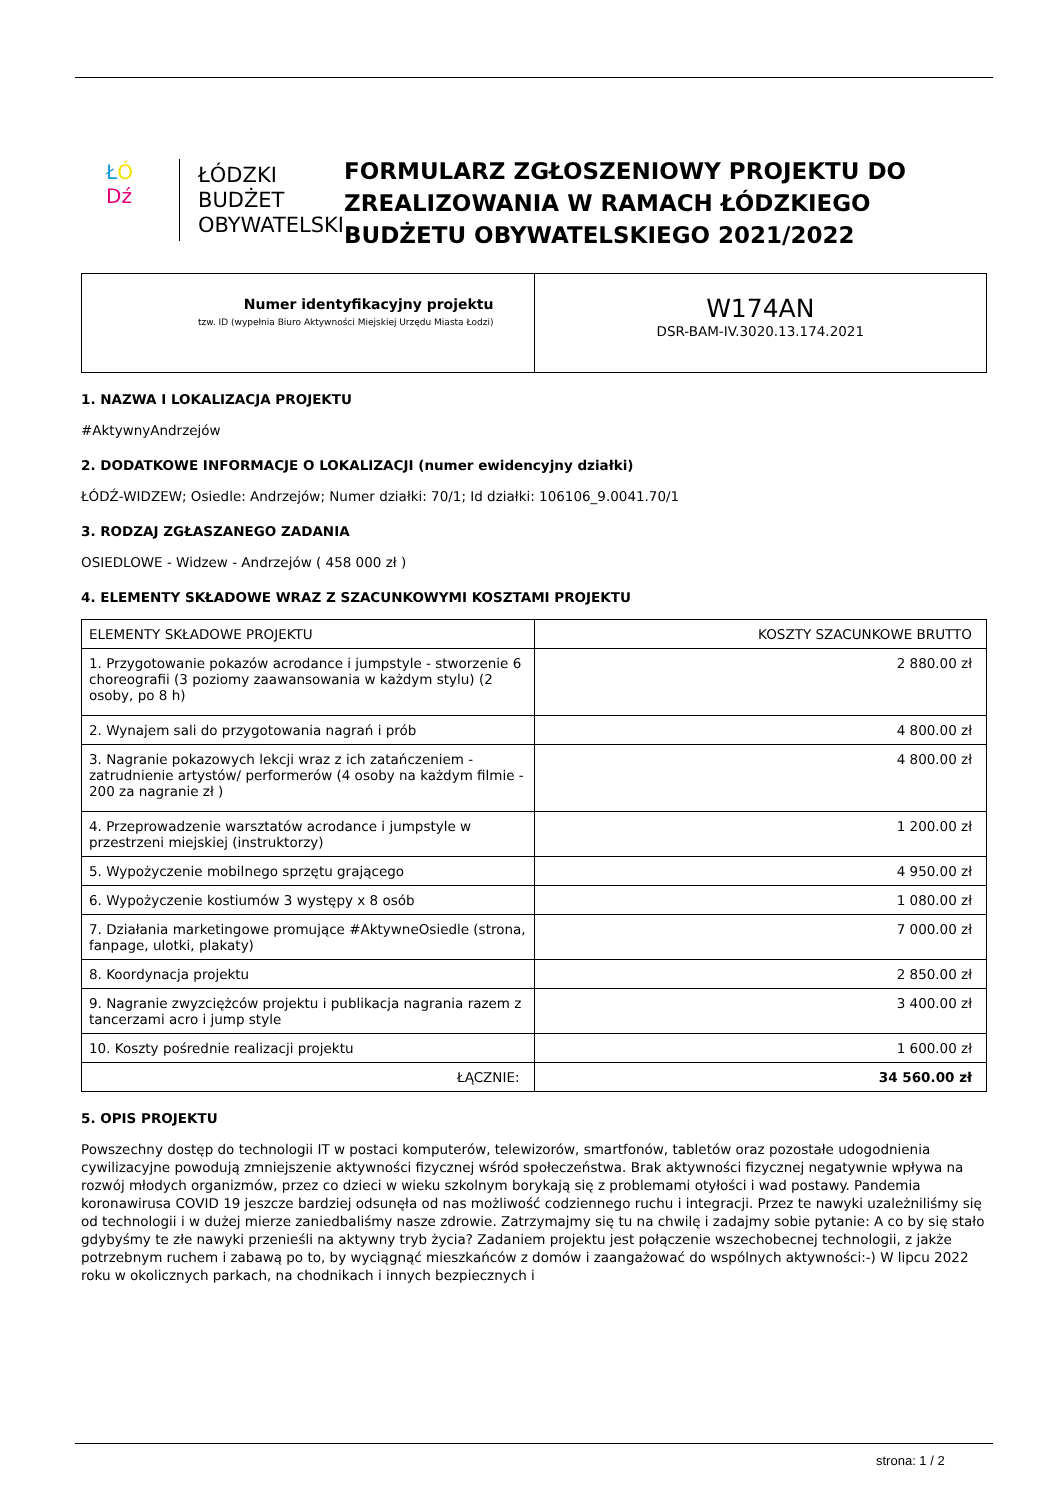ŁÓ
Dź
ŁÓDZKI
BUDŻET
OBYWATELSKI
FORMULARZ ZGŁOSZENIOWY PROJEKTU DO ZREALIZOWANIA W RAMACH ŁÓDZKIEGO BUDŻETU OBYWATELSKIEGO 2021/2022
| Numer identyfikacyjny projektu tzw. ID (wypełnia Biuro Aktywności Miejskiej Urzędu Miasta Łodzi) | W174AN DSR-BAM-IV.3020.13.174.2021 |
1. NAZWA I LOKALIZACJA PROJEKTU
#AktywnyAndrzejów
2. DODATKOWE INFORMACJE O LOKALIZACJI (numer ewidencyjny działki)
ŁÓDŹ-WIDZEW; Osiedle: Andrzejów; Numer działki: 70/1; Id działki: 106106_9.0041.70/1
3. RODZAJ ZGŁASZANEGO ZADANIA
OSIEDLOWE - Widzew - Andrzejów ( 458 000 zł )
4. ELEMENTY SKŁADOWE WRAZ Z SZACUNKOWYMI KOSZTAMI PROJEKTU
| ELEMENTY SKŁADOWE PROJEKTU | KOSZTY SZACUNKOWE BRUTTO |
| 1. Przygotowanie pokazów acrodance i jumpstyle - stworzenie 6 choreografii (3 poziomy zaawansowania w każdym stylu) (2 osoby, po 8 h) | 2 880.00 zł |
| 2. Wynajem sali do przygotowania nagrań i prób | 4 800.00 zł |
| 3. Nagranie pokazowych lekcji wraz z ich zatańczeniem - zatrudnienie artystów/ performerów (4 osoby na każdym filmie - 200 za nagranie zł ) | 4 800.00 zł |
| 4. Przeprowadzenie warsztatów acrodance i jumpstyle w przestrzeni miejskiej (instruktorzy) | 1 200.00 zł |
| 5. Wypożyczenie mobilnego sprzętu grającego | 4 950.00 zł |
| 6. Wypożyczenie kostiumów 3 występy x 8 osób | 1 080.00 zł |
| 7. Działania marketingowe promujące #AktywneOsiedle (strona, fanpage, ulotki, plakaty) | 7 000.00 zł |
| 8. Koordynacja projektu | 2 850.00 zł |
| 9. Nagranie zwyzciężców projektu i publikacja nagrania razem z tancerzami acro i jump style | 3 400.00 zł |
| 10. Koszty pośrednie realizacji projektu | 1 600.00 zł |
| ŁĄCZNIE: | 34 560.00 zł |
5. OPIS PROJEKTU
Powszechny dostęp do technologii IT w postaci komputerów, telewizorów, smartfonów, tabletów oraz pozostałe udogodnienia cywilizacyjne powodują zmniejszenie aktywności fizycznej wśród społeczeństwa. Brak aktywności fizycznej negatywnie wpływa na rozwój młodych organizmów, przez co dzieci w wieku szkolnym borykają się z problemami otyłości i wad postawy. Pandemia koronawirusa COVID 19 jeszcze bardziej odsunęła od nas możliwość codziennego ruchu i integracji. Przez te nawyki uzależniliśmy się od technologii i w dużej mierze zaniedbaliśmy nasze zdrowie. Zatrzymajmy się tu na chwilę i zadajmy sobie pytanie: A co by się stało gdybyśmy te złe nawyki przenieśli na aktywny tryb życia? Zadaniem projektu jest połączenie wszechobecnej technologii, z jakże potrzebnym ruchem i zabawą po to, by wyciągnąć mieszkańców z domów i zaangażować do wspólnych aktywności:-) W lipcu 2022 roku w okolicznych parkach, na chodnikach i innych bezpiecznych i
strona: 1 / 2